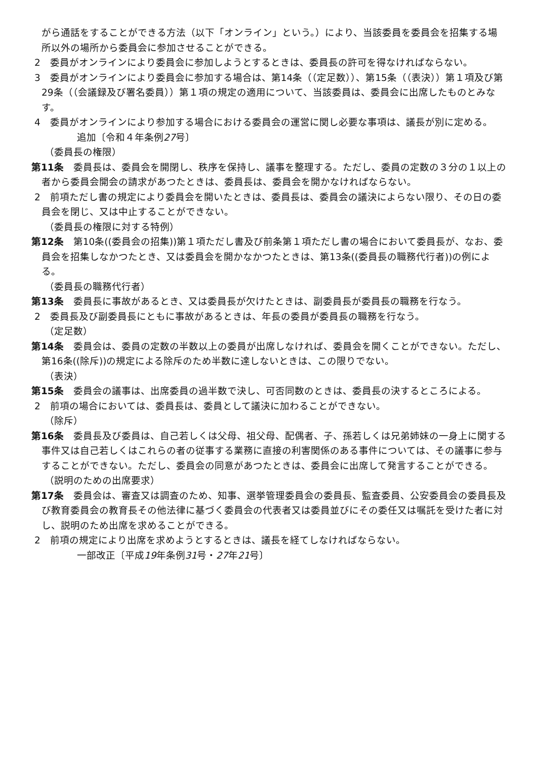がら通話をすることができる方法（以下「オンライン」という。）により、当該委員を委員会を招集する場所以外の場所から委員会に参加させることができる。
2　委員がオンラインにより委員会に参加しようとするときは、委員長の許可を得なければならない。
3　委員がオンラインにより委員会に参加する場合は、第14条（（定足数））、第15条（（表決））第１項及び第29条（（会議録及び署名委員））第１項の規定の適用について、当該委員は、委員会に出席したものとみなす。
4　委員がオンラインにより参加する場合における委員会の運営に関し必要な事項は、議長が別に定める。
追加〔令和４年条例27号〕
（委員長の権限）
第11条　委員長は、委員会を開閉し、秩序を保持し、議事を整理する。ただし、委員の定数の３分の１以上の者から委員会開会の請求があつたときは、委員長は、委員会を開かなければならない。
2　前項ただし書の規定により委員会を開いたときは、委員長は、委員会の議決によらない限り、その日の委員会を閉じ、又は中止することができない。
（委員長の権限に対する特例）
第12条　第10条((委員会の招集))第１項ただし書及び前条第１項ただし書の場合において委員長が、なお、委員会を招集しなかつたとき、又は委員会を開かなかつたときは、第13条((委員長の職務代行者))の例による。
（委員長の職務代行者）
第13条　委員長に事故があるとき、又は委員長が欠けたときは、副委員長が委員長の職務を行なう。
2　委員長及び副委員長にともに事故があるときは、年長の委員が委員長の職務を行なう。
（定足数）
第14条　委員会は、委員の定数の半数以上の委員が出席しなければ、委員会を開くことができない。ただし、第16条((除斥))の規定による除斥のため半数に達しないときは、この限りでない。
（表決）
第15条　委員会の議事は、出席委員の過半数で決し、可否同数のときは、委員長の決するところによる。
2　前項の場合においては、委員長は、委員として議決に加わることができない。
（除斥）
第16条　委員長及び委員は、自己若しくは父母、祖父母、配偶者、子、孫若しくは兄弟姉妹の一身上に関する事件又は自己若しくはこれらの者の従事する業務に直接の利害関係のある事件については、その議事に参与することができない。ただし、委員会の同意があつたときは、委員会に出席して発言することができる。
（説明のための出席要求）
第17条　委員会は、審査又は調査のため、知事、選挙管理委員会の委員長、監査委員、公安委員会の委員長及び教育委員会の教育長その他法律に基づく委員会の代表者又は委員並びにその委任又は嘱託を受けた者に対し、説明のため出席を求めることができる。
2　前項の規定により出席を求めようとするときは、議長を経てしなければならない。
一部改正〔平成19年条例31号・27年21号〕